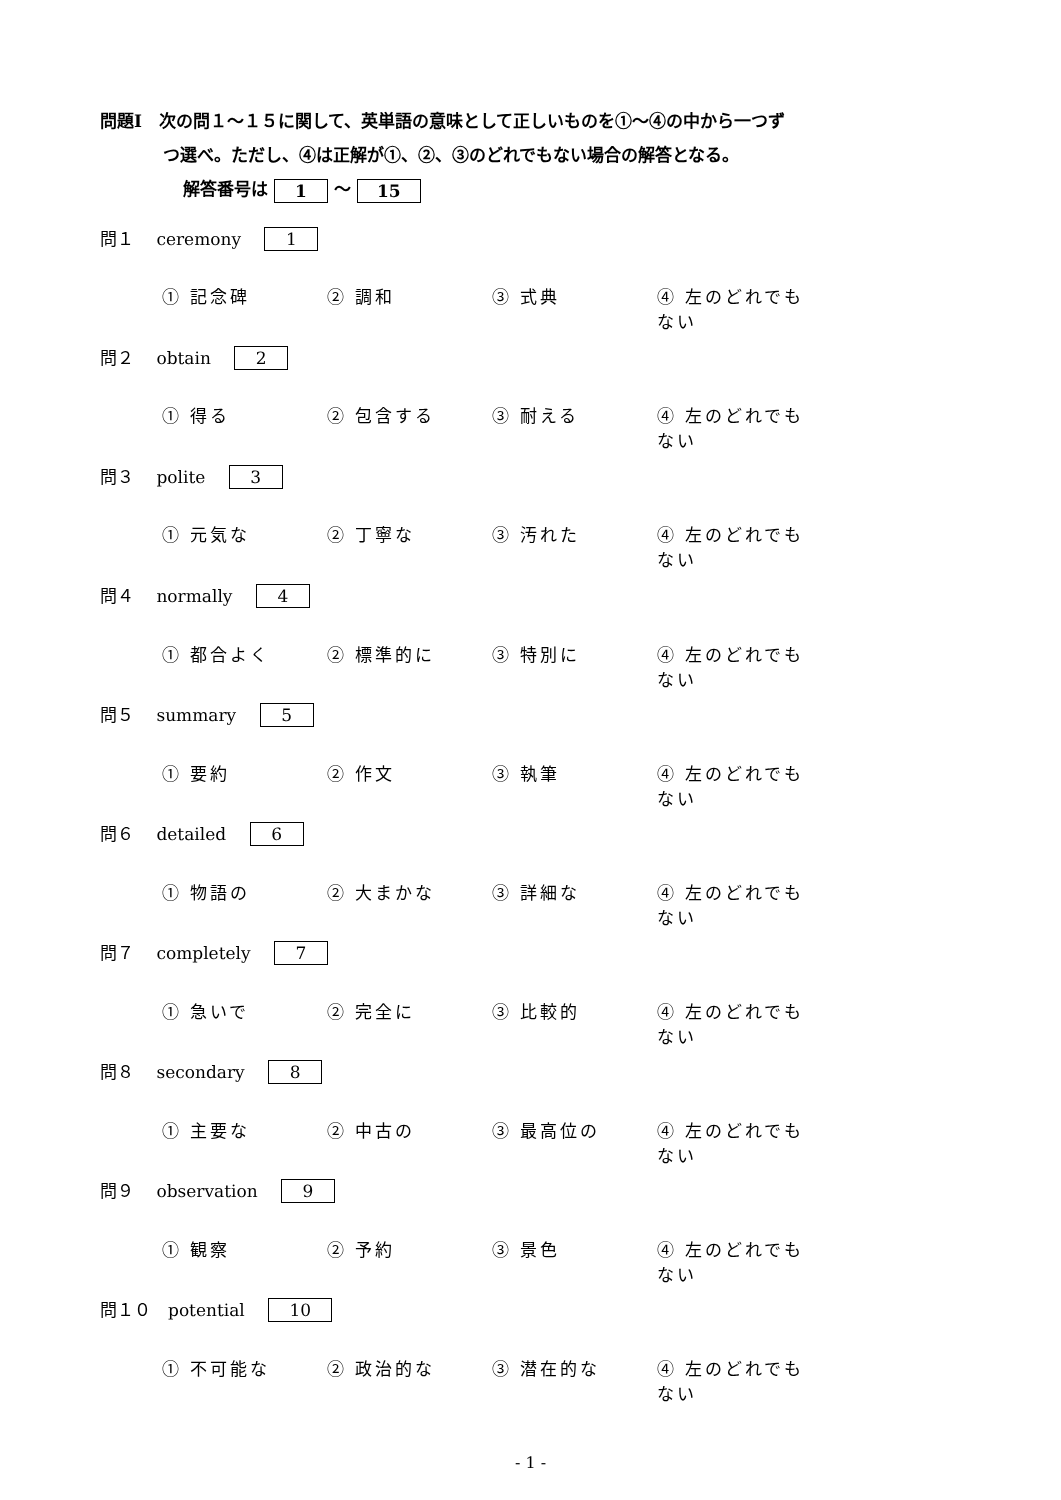問題Ⅰ　次の問１～１５に関して、英単語の意味として正しいものを①～④の中から一つず
つ選べ。ただし、④は正解が①、②、③のどれでもない場合の解答となる。
解答番号は 1 ～ 15
問１　 ceremony 1
① 記念碑 ② 調和 ③ 式典 ④ 左のどれでもない
問２　 obtain 2
① 得る ② 包含する ③ 耐える ④ 左のどれでもない
問３　 polite 3
① 元気な ② 丁寧な ③ 汚れた ④ 左のどれでもない
問４　 normally 4
① 都合よく ② 標準的に ③ 特別に ④ 左のどれでもない
問５　 summary 5
① 要約 ② 作文 ③ 執筆 ④ 左のどれでもない
問６　 detailed 6
① 物語の ② 大まかな ③ 詳細な ④ 左のどれでもない
問７　 completely 7
① 急いで ② 完全に ③ 比較的 ④ 左のどれでもない
問８　 secondary 8
① 主要な ② 中古の ③ 最高位の ④ 左のどれでもない
問９　 observation 9
① 観察 ② 予約 ③ 景色 ④ 左のどれでもない
問１０　potential 10
① 不可能な ② 政治的な ③ 潜在的な ④ 左のどれでもない
- 1 -